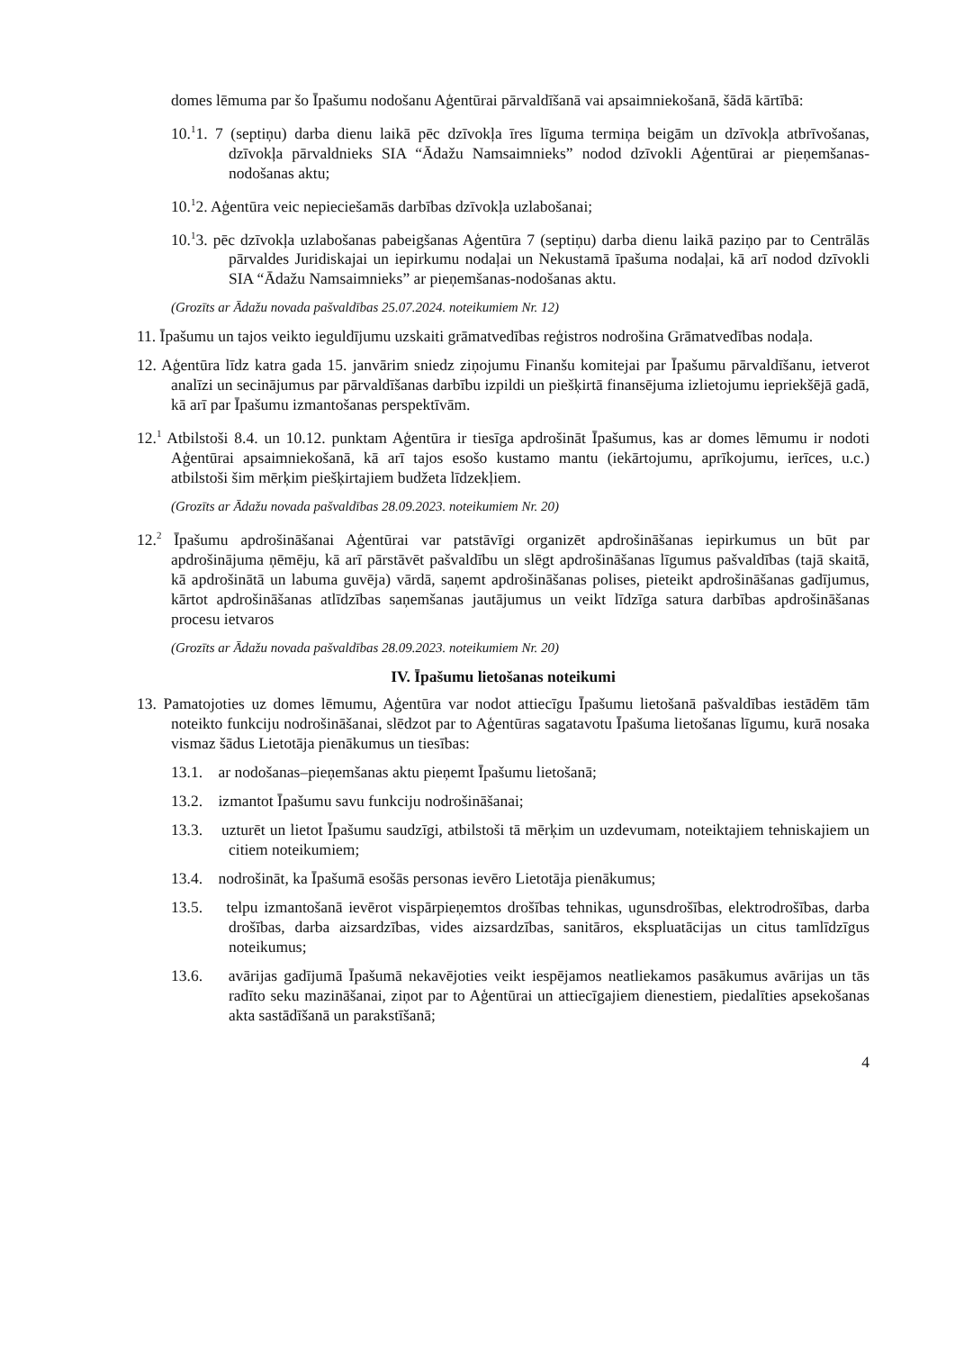domes lēmuma par šo Īpašumu nodošanu Aģentūrai pārvaldīšanā vai apsaimniekošanā, šādā kārtībā:
10.<sup>1</sup>1. 7 (septiņu) darba dienu laikā pēc dzīvokļa īres līguma termiņa beigām un dzīvokļa atbrīvošanas, dzīvokļa pārvaldnieks SIA “Ādažu Namsaimnieks” nodod dzīvokli Aģentūrai ar pieņemšanas-nodošanas aktu;
10.<sup>1</sup>2. Aģentūra veic nepieciešamās darbības dzīvokļa uzlabošanai;
10.<sup>1</sup>3. pēc dzīvokļa uzlabošanas pabeigšanas Aģentūra 7 (septiņu) darba dienu laikā paziņo par to Centrālās pārvaldes Juridiskajai un iepirkumu nodaļai un Nekustamā īpašuma nodaļai, kā arī nodod dzīvokli SIA “Ādažu Namsaimnieks” ar pieņemšanas-nodošanas aktu.
(Grozīts ar Ādažu novada pašvaldības 25.07.2024. noteikumiem Nr. 12)
11. Īpašumu un tajos veikto ieguldījumu uzskaiti grāmatvedības reģistros nodrošina Grāmatvedības nodaļa.
12. Aģentūra līdz katra gada 15. janvārim sniedz ziņojumu Finanšu komitejai par Īpašumu pārvaldīšanu, ietverot analīzi un secinājumus par pārvaldīšanas darbību izpildi un piešķirtā finansējuma izlietojumu iepriekšējā gadā, kā arī par Īpašumu izmantošanas perspektīvām.
12.<sup>1</sup> Atbilstoši 8.4. un 10.12. punktam Aģentūra ir tiesīga apdrošināt Īpašumus, kas ar domes lēmumu ir nodoti Aģentūrai apsaimniekošanā, kā arī tajos esošo kustamo mantu (iekārtojumu, aprīkojumu, ierīces, u.c.) atbilstoši šim mērķim piešķirtajiem budžeta līdzekļiem.
(Grozīts ar Ādažu novada pašvaldības 28.09.2023. noteikumiem Nr. 20)
12.<sup>2</sup> Īpašumu apdrošināšanai Aģentūrai var patstāvīgi organizēt apdrošināšanas iepirkumus un būt par apdrošinājuma ņēmēju, kā arī pārstāvēt pašvaldību un slēgt apdrošināšanas līgumus pašvaldības (tajā skaitā, kā apdrošinātā un labuma guvēja) vārdā, saņemt apdrošināšanas polises, pieteikt apdrošināšanas gadījumus, kārtot apdrošināšanas atlīdzības saņemšanas jautājumus un veikt līdzīga satura darbības apdrošināšanas procesu ietvaros
(Grozīts ar Ādažu novada pašvaldības 28.09.2023. noteikumiem Nr. 20)
IV. Īpašumu lietošanas noteikumi
13. Pamatojoties uz domes lēmumu, Aģentūra var nodot attiecīgu Īpašumu lietošanā pašvaldības iestādēm tām noteikto funkciju nodrošināšanai, slēdzot par to Aģentūras sagatavotu Īpašuma lietošanas līgumu, kurā nosaka vismaz šādus Lietotāja pienākumus un tiesības:
13.1. ar nodošanas–pieņemšanas aktu pieņemt Īpašumu lietošanā;
13.2. izmantot Īpašumu savu funkciju nodrošināšanai;
13.3. uzturēt un lietot Īpašumu saudzīgi, atbilstoši tā mērķim un uzdevumam, noteiktajiem tehniskajiem un citiem noteikumiem;
13.4. nodrošināt, ka Īpašumā esošās personas ievēro Lietotāja pienākumus;
13.5. telpu izmantošanā ievērot vispārpieņemtos drošības tehnikas, ugunsdrošības, elektrodrošības, darba drošības, darba aizsardzības, vides aizsardzības, sanitāros, ekspluatācijas un citus tamlīdzīgus noteikumus;
13.6. avārijas gadījumā Īpašumā nekavējoties veikt iespējamos neatliekamos pasākumus avārijas un tās radīto seku mazināšanai, ziņot par to Aģentūrai un attiecīgajiem dienestiem, piedalīties apsekošanas akta sastādīšanā un parakstīšanā;
4